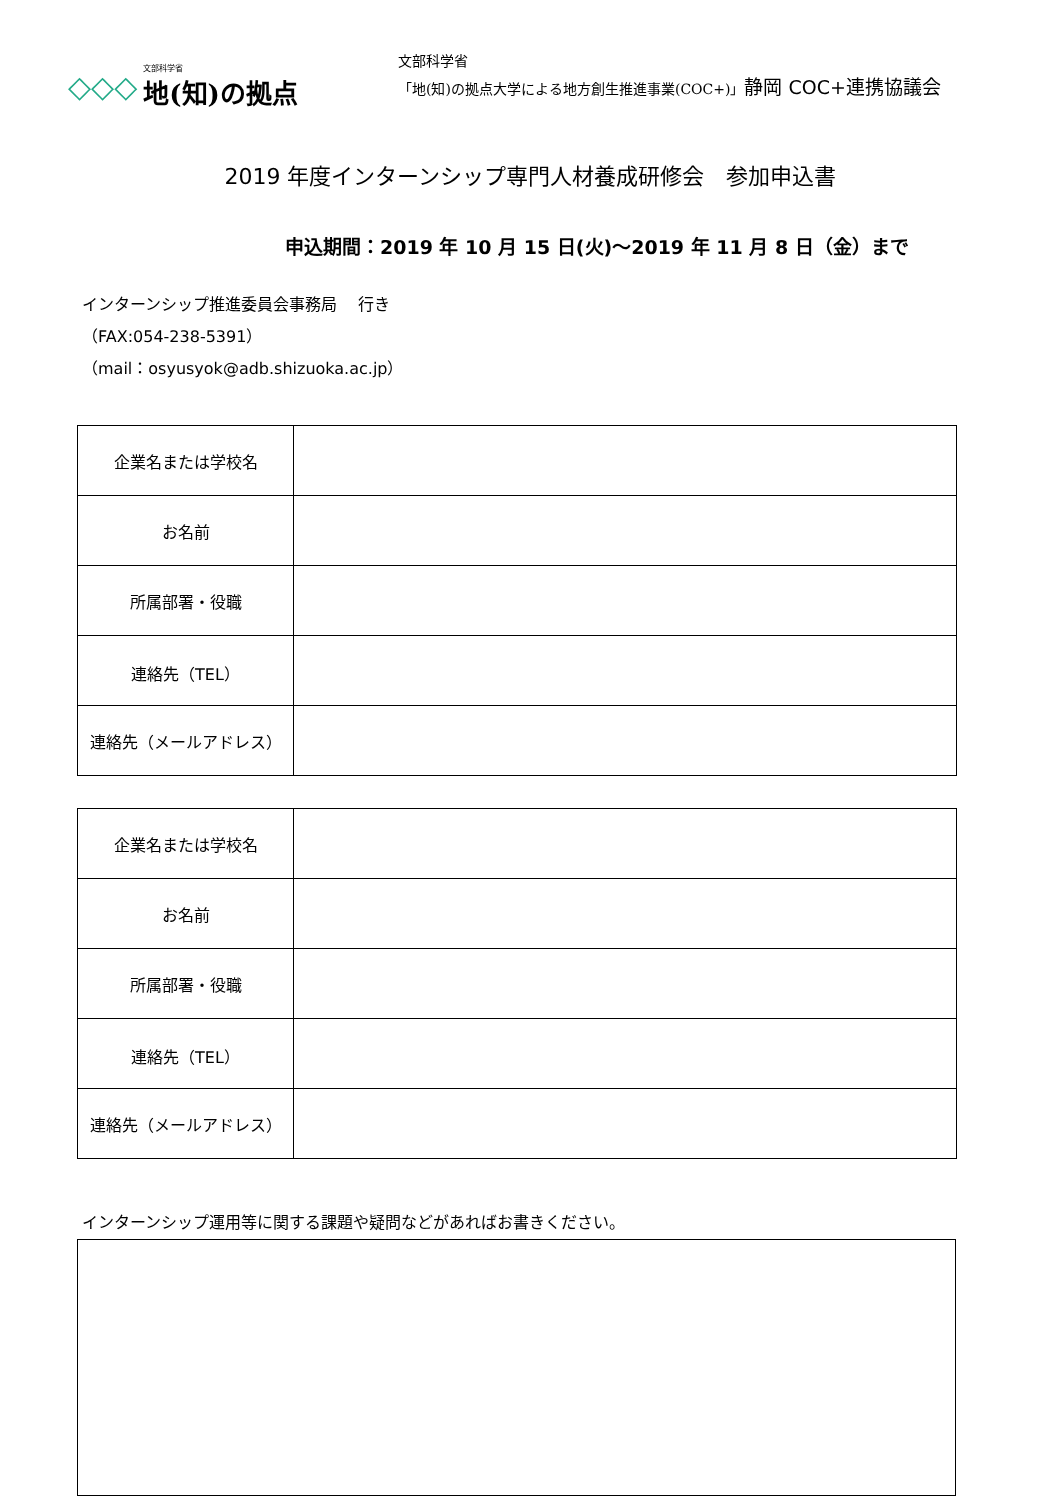◇◇◇
文部科学省
地(知)の拠点
文部科学省
「地(知)の拠点大学による地方創生推進事業(COC+)」静岡 COC+連携協議会
2019 年度インターンシップ専門人材養成研修会　参加申込書
申込期間：2019 年 10 月 15 日(火)～2019 年 11 月 8 日（金）まで
インターンシップ推進委員会事務局　 行き
（FAX:054-238-5391）
（mail：osyusyok@adb.shizuoka.ac.jp）
| 企業名または学校名 | |
| お名前 | |
| 所属部署・役職 | |
| 連絡先（TEL） | |
| 連絡先（メールアドレス） | |
| 企業名または学校名 | |
| お名前 | |
| 所属部署・役職 | |
| 連絡先（TEL） | |
| 連絡先（メールアドレス） | |
インターンシップ運用等に関する課題や疑問などがあればお書きください。